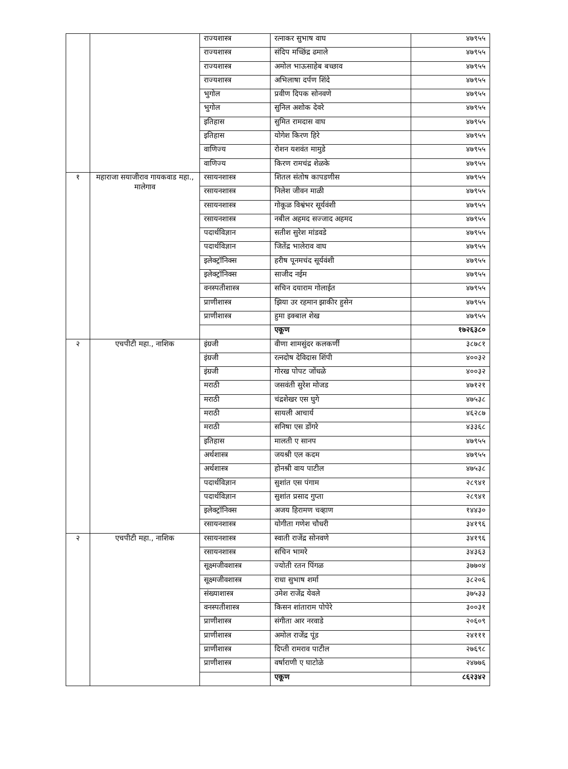| | | राज्यशास्त्र | रत्नाकर सुभाष वाघ | ४७९५५ |
| | | राज्यशास्त्र | संदिप मच्छिंद्र ढमाले | ४७९५५ |
| | | राज्यशास्त्र | अमोल भाऊसाहेब बच्छाव | ४७९५५ |
| | | राज्यशास्त्र | अभिलाषा दर्पण शिंदे | ४७९५५ |
| | | भुगोल | प्रवीण दिपक सोनवणे | ४७९५५ |
| | | भुगोल | सुनिल अशोक देवरे | ४७९५५ |
| | | इतिहास | सुमित रामदास वाघ | ४७९५५ |
| | | इतिहास | योगेश किरण हिरे | ४७९५५ |
| | | वाणिज्य | रोशन यशवंत मामुडे | ४७९५५ |
| | | वाणिज्य | किरण रामचंद्र शेळके | ४७९५५ |
| १ | महाराजा सयाजीराव गायकवाड महा., मालेगाव | रसायनशास्त्र | शितल संतोष कापडणीस | ४७९५५ |
| | | रसायनशास्त्र | निलेश जीवन माळी | ४७९५५ |
| | | रसायनशास्त्र | गोकूळ विश्वंभर सूर्यवंशी | ४७९५५ |
| | | रसायनशास्त्र | नबील अहमद सज्जाद अहमद | ४७९५५ |
| | | पदार्थविज्ञान | सतीश सुरेश मांडवडे | ४७९५५ |
| | | पदार्थविज्ञान | जितेंद्र भालेराव वाघ | ४७९५५ |
| | | इलेक्ट्रॉनिक्स | हरीष पूनमचंद सूर्यवंशी | ४७९५५ |
| | | इलेक्ट्रॉनिक्स | साजीद नईम | ४७९५५ |
| | | वनस्पतीशास्त्र | सचिन दयाराम गोलाईत | ४७९५५ |
| | | प्राणीशास्त्र | झिया उर रहमान झाकीर हुसेन | ४७९५५ |
| | | प्राणीशास्त्र | हुमा इक्बाल शेख | ४७९५५ |
| | | | एकूण | १७२६३८० |
| २ | एचपीटी महा., नाशिक | इंग्रजी | वीणा शामसुंदर कलकर्णी | ३८७८१ |
| | | इंग्रजी | रत्नदोष देविदास शिंपी | ४००३२ |
| | | इंग्रजी | गोरख पोपट जोंधळे | ४००३२ |
| | | मराठी | जसवंती सुरेश मोजड | ४७१२१ |
| | | मराठी | चंद्रशेखर एस घुगे | ४७५३८ |
| | | मराठी | सायली आचार्य | ४६२८७ |
| | | मराठी | सनिषा एस डोंगरे | ४३३६८ |
| | | इतिहास | मालती ए सानप | ४७९५५ |
| | | अर्थशास्त्र | जयश्री एल कदम | ४७९५५ |
| | | अर्थशास्त्र | होनश्री वाय पाटील | ४७५३८ |
| | | पदार्थविज्ञान | सुशांत एस पंगाम | २८९४१ |
| | | पदार्थविज्ञान | सुशांत प्रसाद गुप्ता | २८९४१ |
| | | इलेक्ट्रॉनिक्स | अजय हिरामण चव्हाण | १४४३० |
| | | रसायनशास्त्र | योगीता गणेश चौधरी | ३४१९६ |
| २ | एचपीटी महा., नाशिक | रसायनशास्त्र | स्वाती राजेंद्र सोनवणे | ३४१९६ |
| | | रसायनशास्त्र | सचिन भामरे | ३४३६३ |
| | | सूक्ष्मजीवशास्त्र | ज्योती रतन पिंगळ | ३७७०४ |
| | | सूक्ष्मजीवशास्त्र | राधा सुभाष शर्मा | ३८२०६ |
| | | संख्याशास्त्र | उमेश राजेंद्र येवले | ३७५३३ |
| | | वनस्पतीशास्त्र | किसन शांताराम पोपेरे | ३००३१ |
| | | प्राणीशास्त्र | संगीता आर नरवाडे | २०६०९ |
| | | प्राणीशास्त्र | अमोल राजेंद्र पूंड | २४१११ |
| | | प्राणीशास्त्र | दिप्ती रामराव पाटील | २७६९८ |
| | | प्राणीशास्त्र | वर्षाराणी ए घाटोळे | २४७७६ |
| | | | एकूण | ८६२३४२ |